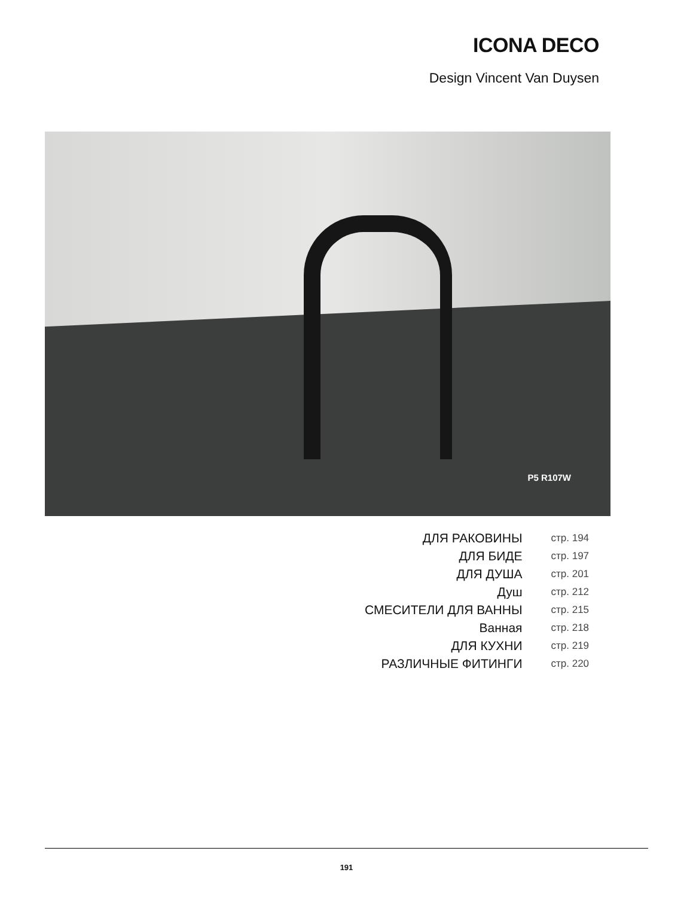ICONA DECO
Design Vincent Van Duysen
P5 R107W
| ДЛЯ РАКОВИНЫ | стр. 194 |
| ДЛЯ БИДЕ | стр. 197 |
| ДЛЯ ДУША | стр. 201 |
| Душ | стр. 212 |
| СМЕСИТЕЛИ ДЛЯ ВАННЫ | стр. 215 |
| Ванная | стр. 218 |
| ДЛЯ КУХНИ | стр. 219 |
| РАЗЛИЧНЫЕ ФИТИНГИ | стр. 220 |
191